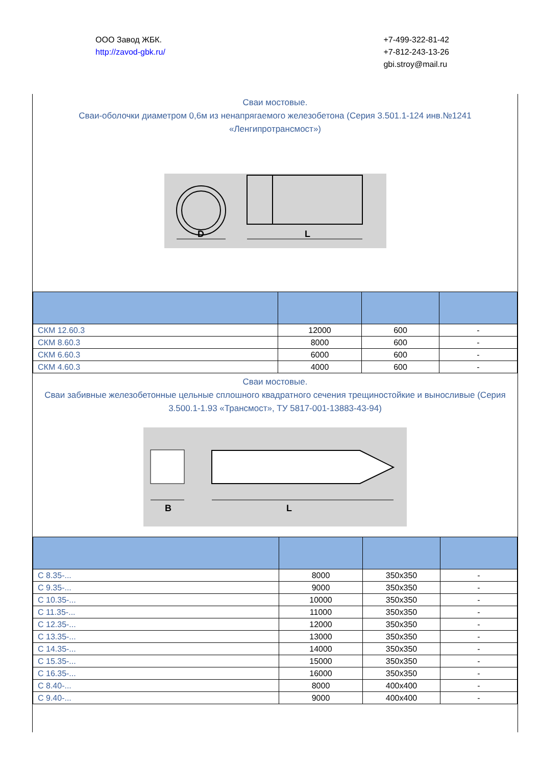ООО Завод ЖБК.
http://zavod-gbk.ru/
+7-499-322-81-42
+7-812-243-13-26
gbi.stroy@mail.ru
Сваи мостовые.
Сваи-оболочки диаметром 0,6м из ненапрягаемого железобетона (Серия 3.501.1-124 инв.№1241 «Ленгипротрансмост»)
D
L
| СКМ 12.60.3 | 12000 | 600 | - |
| СКМ 8.60.3 | 8000 | 600 | - |
| СКМ 6.60.3 | 6000 | 600 | - |
| СКМ 4.60.3 | 4000 | 600 | - |
Сваи мостовые.
Сваи забивные железобетонные цельные сплошного квадратного сечения трещиностойкие и выносливые (Серия 3.500.1-1.93 «Трансмост», ТУ 5817-001-13883-43-94)
B
L
| С 8.35-... | 8000 | 350х350 | - |
| С 9.35-... | 9000 | 350х350 | - |
| С 10.35-... | 10000 | 350х350 | - |
| С 11.35-... | 11000 | 350х350 | - |
| С 12.35-... | 12000 | 350х350 | - |
| С 13.35-... | 13000 | 350х350 | - |
| С 14.35-... | 14000 | 350х350 | - |
| С 15.35-... | 15000 | 350х350 | - |
| С 16.35-... | 16000 | 350х350 | - |
| С 8.40-... | 8000 | 400х400 | - |
| С 9.40-... | 9000 | 400х400 | - |